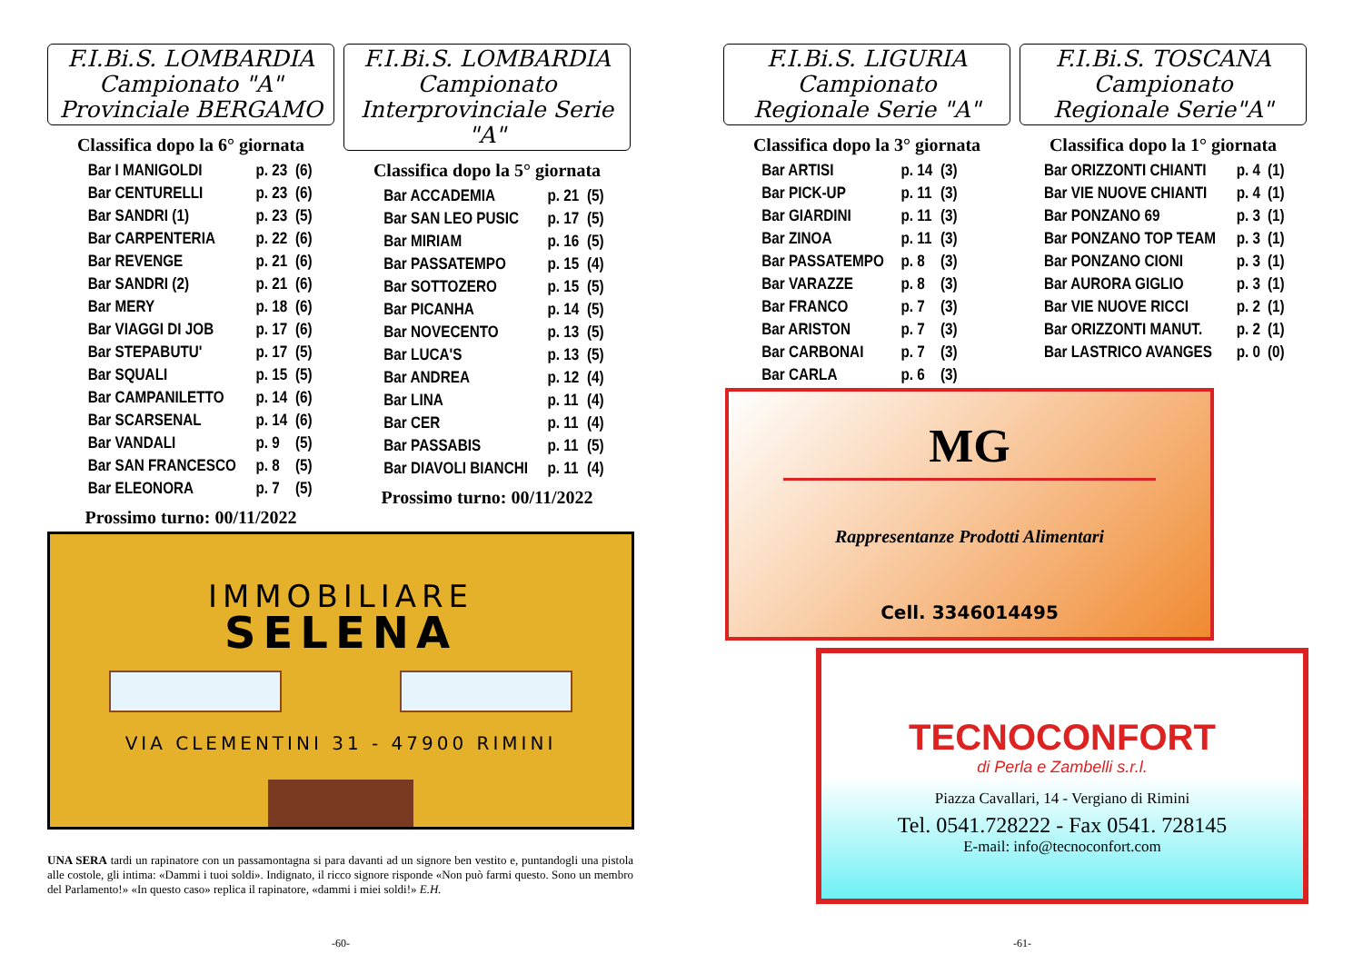F.I.Bi.S. LOMBARDIA
Campionato "A"
Provinciale BERGAMO
Classifica dopo la 6° giornata
| Bar I MANIGOLDI | p. 23 | (6) |
| Bar CENTURELLI | p. 23 | (6) |
| Bar SANDRI (1) | p. 23 | (5) |
| Bar CARPENTERIA | p. 22 | (6) |
| Bar REVENGE | p. 21 | (6) |
| Bar SANDRI (2) | p. 21 | (6) |
| Bar MERY | p. 18 | (6) |
| Bar VIAGGI DI JOB | p. 17 | (6) |
| Bar STEPABUTU' | p. 17 | (5) |
| Bar SQUALI | p. 15 | (5) |
| Bar CAMPANILETTO | p. 14 | (6) |
| Bar SCARSENAL | p. 14 | (6) |
| Bar VANDALI | p. 9 | (5) |
| Bar SAN FRANCESCO | p. 8 | (5) |
| Bar ELEONORA | p. 7 | (5) |
Prossimo turno: 00/11/2022
F.I.Bi.S. LOMBARDIA
Campionato
Interprovinciale Serie "A"
Classifica dopo la 5° giornata
| Bar ACCADEMIA | p. 21 | (5) |
| Bar SAN LEO PUSIC | p. 17 | (5) |
| Bar MIRIAM | p. 16 | (5) |
| Bar PASSATEMPO | p. 15 | (4) |
| Bar SOTTOZERO | p. 15 | (5) |
| Bar PICANHA | p. 14 | (5) |
| Bar NOVECENTO | p. 13 | (5) |
| Bar LUCA'S | p. 13 | (5) |
| Bar ANDREA | p. 12 | (4) |
| Bar LINA | p. 11 | (4) |
| Bar CER | p. 11 | (4) |
| Bar PASSABIS | p. 11 | (5) |
| Bar DIAVOLI BIANCHI | p. 11 | (4) |
Prossimo turno: 00/11/2022
IMMOBILIARE
SELENA
VIA CLEMENTINI 31 - 47900 RIMINI
UNA SERA tardi un rapinatore con un passamontagna si para davanti ad un signore ben vestito e, puntandogli una pistola alle costole, gli intima: «Dammi i tuoi soldi». Indignato, il ricco signore risponde «Non può farmi questo. Sono un membro del Parlamento!» «In questo caso» replica il rapinatore, «dammi i miei soldi!» E.H.
-60-
F.I.Bi.S. LIGURIA
Campionato
Regionale Serie "A"
Classifica dopo la 3° giornata
| Bar ARTISI | p. 14 | (3) |
| Bar PICK-UP | p. 11 | (3) |
| Bar GIARDINI | p. 11 | (3) |
| Bar ZINOA | p. 11 | (3) |
| Bar PASSATEMPO | p. 8 | (3) |
| Bar VARAZZE | p. 8 | (3) |
| Bar FRANCO | p. 7 | (3) |
| Bar ARISTON | p. 7 | (3) |
| Bar CARBONAI | p. 7 | (3) |
| Bar CARLA | p. 6 | (3) |
F.I.Bi.S. TOSCANA
Campionato
Regionale Serie"A"
Classifica dopo la 1° giornata
| Bar ORIZZONTI CHIANTI | p. 4 | (1) |
| Bar VIE NUOVE CHIANTI | p. 4 | (1) |
| Bar PONZANO 69 | p. 3 | (1) |
| Bar PONZANO TOP TEAM | p. 3 | (1) |
| Bar PONZANO CIONI | p. 3 | (1) |
| Bar AURORA GIGLIO | p. 3 | (1) |
| Bar VIE NUOVE RICCI | p. 2 | (1) |
| Bar ORIZZONTI MANUT. | p. 2 | (1) |
| Bar LASTRICO AVANGES | p. 0 | (0) |
MG
Rappresentanze Prodotti Alimentari
Cell. 3346014495
TECNOCONFORT
di Perla e Zambelli s.r.l.
Piazza Cavallari, 14 - Vergiano di Rimini
Tel. 0541.728222 - Fax 0541. 728145
E-mail: info@tecnoconfort.com
-61-